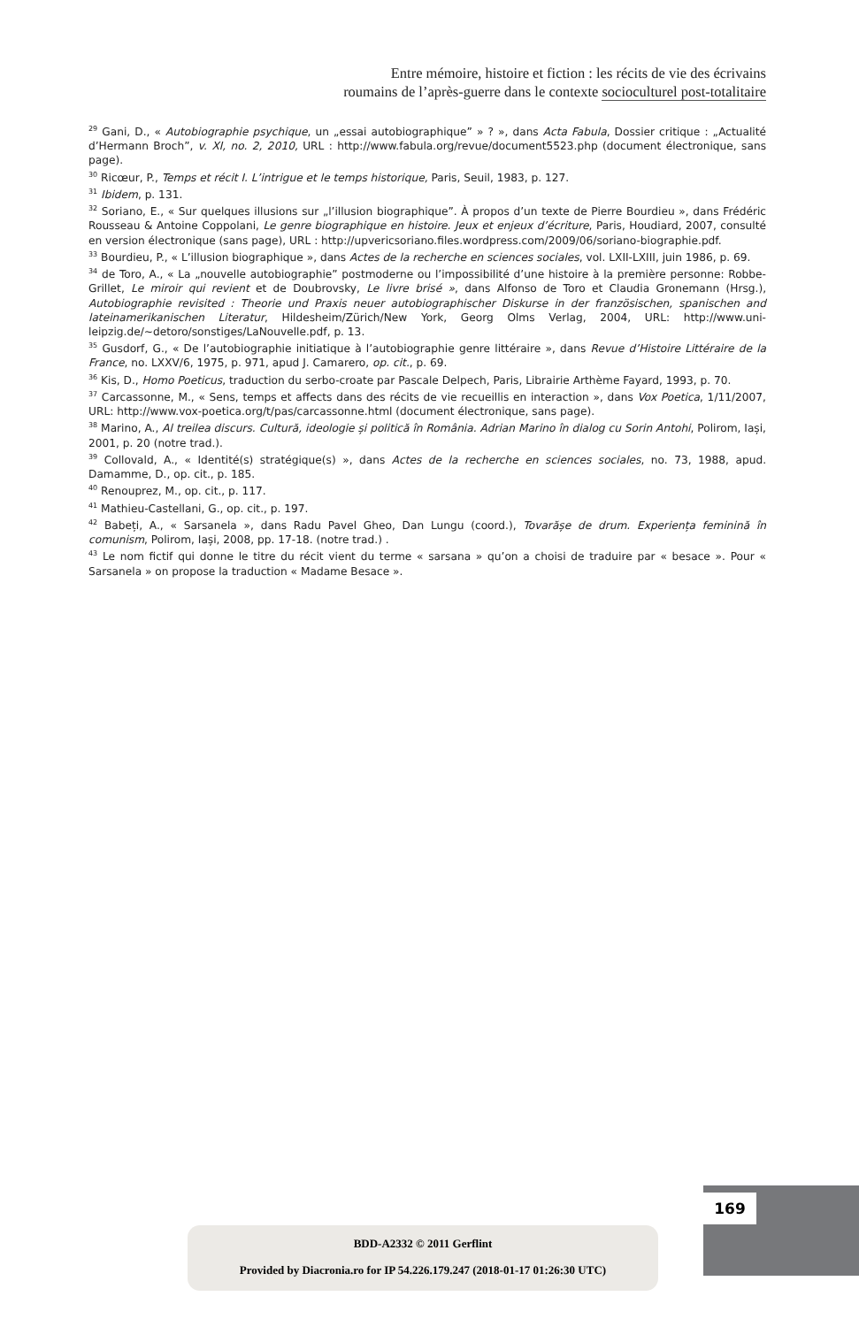Entre mémoire, histoire et fiction : les récits de vie des écrivains
roumains de l’après-guerre dans le contexte socioculturel post-totalitaire
<sup>29</sup> Gani, D., « Autobiographie psychique, un „essai autobiographique” » ? », dans Acta Fabula, Dossier critique : „Actualité d’Hermann Broch”, v. XI, no. 2, 2010, URL : http://www.fabula.org/revue/document5523.php (document électronique, sans page).
<sup>30</sup> Ricœur, P., Temps et récit I. L’intrigue et le temps historique, Paris, Seuil, 1983, p. 127.
<sup>31</sup> Ibidem, p. 131.
<sup>32</sup> Soriano, E., « Sur quelques illusions sur „l’illusion biographique”. À propos d’un texte de Pierre Bourdieu », dans Frédéric Rousseau & Antoine Coppolani, Le genre biographique en histoire. Jeux et enjeux d’écriture, Paris, Houdiard, 2007, consulté en version électronique (sans page), URL : http://upvericsoriano.files.wordpress.com/2009/06/soriano-biographie.pdf.
<sup>33</sup> Bourdieu, P., « L’illusion biographique », dans Actes de la recherche en sciences sociales, vol. LXII-LXIII, juin 1986, p. 69.
<sup>34</sup> de Toro, A., « La „nouvelle autobiographie” postmoderne ou l’impossibilité d’une histoire à la première personne: Robbe-Grillet, Le miroir qui revient et de Doubrovsky, Le livre brisé », dans Alfonso de Toro et Claudia Gronemann (Hrsg.), Autobiographie revisited : Theorie und Praxis neuer autobiographischer Diskurse in der französischen, spanischen and lateinamerikanischen Literatur, Hildesheim/Zürich/New York, Georg Olms Verlag, 2004, URL: http://www.uni-leipzig.de/~detoro/sonstiges/LaNouvelle.pdf, p. 13.
<sup>35</sup> Gusdorf, G., « De l’autobiographie initiatique à l’autobiographie genre littéraire », dans Revue d’Histoire Littéraire de la France, no. LXXV/6, 1975, p. 971, apud J. Camarero, op. cit., p. 69.
<sup>36</sup> Kis, D., Homo Poeticus, traduction du serbo-croate par Pascale Delpech, Paris, Librairie Arthème Fayard, 1993, p. 70.
<sup>37</sup> Carcassonne, M., « Sens, temps et affects dans des récits de vie recueillis en interaction », dans Vox Poetica, 1/11/2007, URL: http://www.vox-poetica.org/t/pas/carcassonne.html (document électronique, sans page).
<sup>38</sup> Marino, A., Al treilea discurs. Cultură, ideologie și politică în România. Adrian Marino în dialog cu Sorin Antohi, Polirom, Iași, 2001, p. 20 (notre trad.).
<sup>39</sup> Collovald, A., « Identité(s) stratégique(s) », dans Actes de la recherche en sciences sociales, no. 73, 1988, apud. Damamme, D., op. cit., p. 185.
<sup>40</sup> Renouprez, M., op. cit., p. 117.
<sup>41</sup> Mathieu-Castellani, G., op. cit., p. 197.
<sup>42</sup> Babeți, A., « Sarsanela », dans Radu Pavel Gheo, Dan Lungu (coord.), Tovarășe de drum. Experiența feminină în comunism, Polirom, Iași, 2008, pp. 17-18. (notre trad.) .
<sup>43</sup> Le nom fictif qui donne le titre du récit vient du terme « sarsana » qu’on a choisi de traduire par « besace ». Pour « Sarsanela » on propose la traduction « Madame Besace ».
169
BDD-A2332 © 2011 Gerflint
Provided by Diacronia.ro for IP 54.226.179.247 (2018-01-17 01:26:30 UTC)